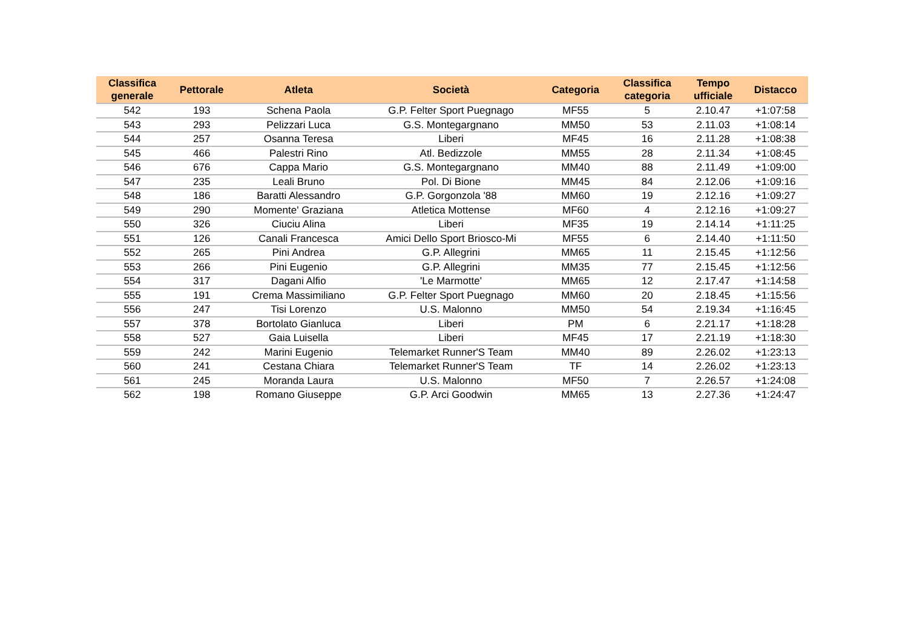| Classifica generale | Pettorale | Atleta | Società | Categoria | Classifica categoria | Tempo ufficiale | Distacco |
| --- | --- | --- | --- | --- | --- | --- | --- |
| 542 | 193 | Schena Paola | G.P. Felter Sport Puegnago | MF55 | 5 | 2.10.47 | +1:07:58 |
| 543 | 293 | Pelizzari Luca | G.S. Montegargnano | MM50 | 53 | 2.11.03 | +1:08:14 |
| 544 | 257 | Osanna Teresa | Liberi | MF45 | 16 | 2.11.28 | +1:08:38 |
| 545 | 466 | Palestri Rino | Atl. Bedizzole | MM55 | 28 | 2.11.34 | +1:08:45 |
| 546 | 676 | Cappa Mario | G.S. Montegargnano | MM40 | 88 | 2.11.49 | +1:09:00 |
| 547 | 235 | Leali Bruno | Pol. Di Bione | MM45 | 84 | 2.12.06 | +1:09:16 |
| 548 | 186 | Baratti Alessandro | G.P. Gorgonzola '88 | MM60 | 19 | 2.12.16 | +1:09:27 |
| 549 | 290 | Momente' Graziana | Atletica Mottense | MF60 | 4 | 2.12.16 | +1:09:27 |
| 550 | 326 | Ciuciu Alina | Liberi | MF35 | 19 | 2.14.14 | +1:11:25 |
| 551 | 126 | Canali Francesca | Amici Dello Sport Briosco-Mi | MF55 | 6 | 2.14.40 | +1:11:50 |
| 552 | 265 | Pini Andrea | G.P. Allegrini | MM65 | 11 | 2.15.45 | +1:12:56 |
| 553 | 266 | Pini Eugenio | G.P. Allegrini | MM35 | 77 | 2.15.45 | +1:12:56 |
| 554 | 317 | Dagani Alfio | 'Le Marmotte' | MM65 | 12 | 2.17.47 | +1:14:58 |
| 555 | 191 | Crema Massimiliano | G.P. Felter Sport Puegnago | MM60 | 20 | 2.18.45 | +1:15:56 |
| 556 | 247 | Tisi Lorenzo | U.S. Malonno | MM50 | 54 | 2.19.34 | +1:16:45 |
| 557 | 378 | Bortolato Gianluca | Liberi | PM | 6 | 2.21.17 | +1:18:28 |
| 558 | 527 | Gaia Luisella | Liberi | MF45 | 17 | 2.21.19 | +1:18:30 |
| 559 | 242 | Marini Eugenio | Telemarket Runner'S Team | MM40 | 89 | 2.26.02 | +1:23:13 |
| 560 | 241 | Cestana Chiara | Telemarket Runner'S Team | TF | 14 | 2.26.02 | +1:23:13 |
| 561 | 245 | Moranda Laura | U.S. Malonno | MF50 | 7 | 2.26.57 | +1:24:08 |
| 562 | 198 | Romano Giuseppe | G.P. Arci Goodwin | MM65 | 13 | 2.27.36 | +1:24:47 |